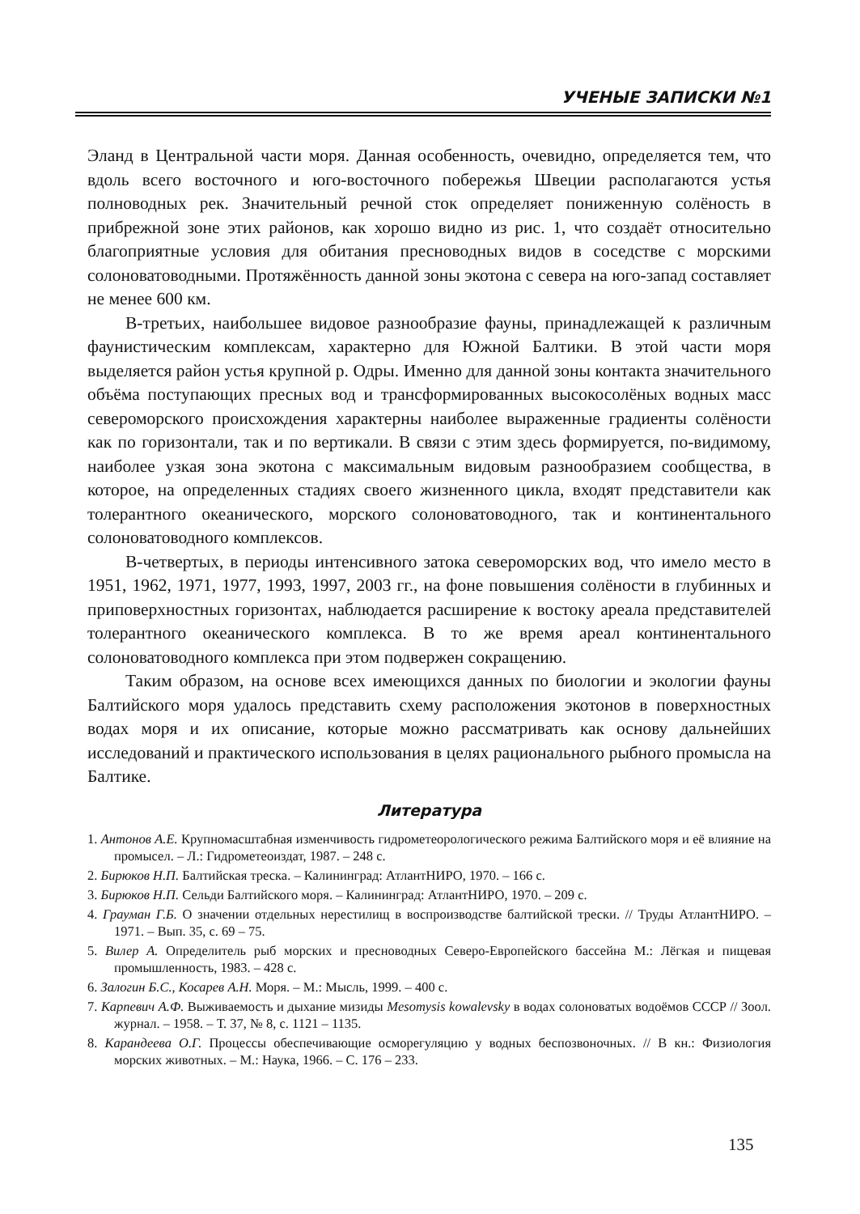УЧЕНЫЕ ЗАПИСКИ №1
Эланд в Центральной части моря. Данная особенность, очевидно, определяется тем, что вдоль всего восточного и юго-восточного побережья Швеции располагаются устья полноводных рек. Значительный речной сток определяет пониженную солёность в прибрежной зоне этих районов, как хорошо видно из рис. 1, что создаёт относительно благоприятные условия для обитания пресноводных видов в соседстве с морскими солоноватоводными. Протяжённость данной зоны экотона с севера на юго-запад составляет не менее 600 км.
В-третьих, наибольшее видовое разнообразие фауны, принадлежащей к различным фаунистическим комплексам, характерно для Южной Балтики. В этой части моря выделяется район устья крупной р. Одры. Именно для данной зоны контакта значительного объёма поступающих пресных вод и трансформированных высокосолёных водных масс североморского происхождения характерны наиболее выраженные градиенты солёности как по горизонтали, так и по вертикали. В связи с этим здесь формируется, по-видимому, наиболее узкая зона экотона с максимальным видовым разнообразием сообщества, в которое, на определенных стадиях своего жизненного цикла, входят представители как толерантного океанического, морского солоноватоводного, так и континентального солоноватоводного комплексов.
В-четвертых, в периоды интенсивного затока североморских вод, что имело место в 1951, 1962, 1971, 1977, 1993, 1997, 2003 гг., на фоне повышения солёности в глубинных и приповерхностных горизонтах, наблюдается расширение к востоку ареала представителей толерантного океанического комплекса. В то же время ареал континентального солоноватоводного комплекса при этом подвержен сокращению.
Таким образом, на основе всех имеющихся данных по биологии и экологии фауны Балтийского моря удалось представить схему расположения экотонов в поверхностных водах моря и их описание, которые можно рассматривать как основу дальнейших исследований и практического использования в целях рационального рыбного промысла на Балтике.
Литература
1. Антонов А.Е. Крупномасштабная изменчивость гидрометеорологического режима Балтийского моря и её влияние на промысел. – Л.: Гидрометеоиздат, 1987. – 248 с.
2. Бирюков Н.П. Балтийская треска. – Калининград: АтлантНИРО, 1970. – 166 с.
3. Бирюков Н.П. Сельди Балтийского моря. – Калининград: АтлантНИРО, 1970. – 209 с.
4. Грауман Г.Б. О значении отдельных нерестилищ в воспроизводстве балтийской трески. // Труды АтлантНИРО. – 1971. – Вып. 35, с. 69 – 75.
5. Вилер А. Определитель рыб морских и пресноводных Северо-Европейского бассейна М.: Лёгкая и пищевая промышленность, 1983. – 428 с.
6. Залогин Б.С., Косарев А.Н. Моря. – М.: Мысль, 1999. – 400 с.
7. Карпевич А.Ф. Выживаемость и дыхание мизиды Mesomysis kowalevsky в водах солоноватых водоёмов СССР // Зоол. журнал. – 1958. – Т. 37, № 8, с. 1121 – 1135.
8. Карандеева О.Г. Процессы обеспечивающие осморегуляцию у водных беспозвоночных. // В кн.: Физиология морских животных. – М.: Наука, 1966. – С. 176 – 233.
135